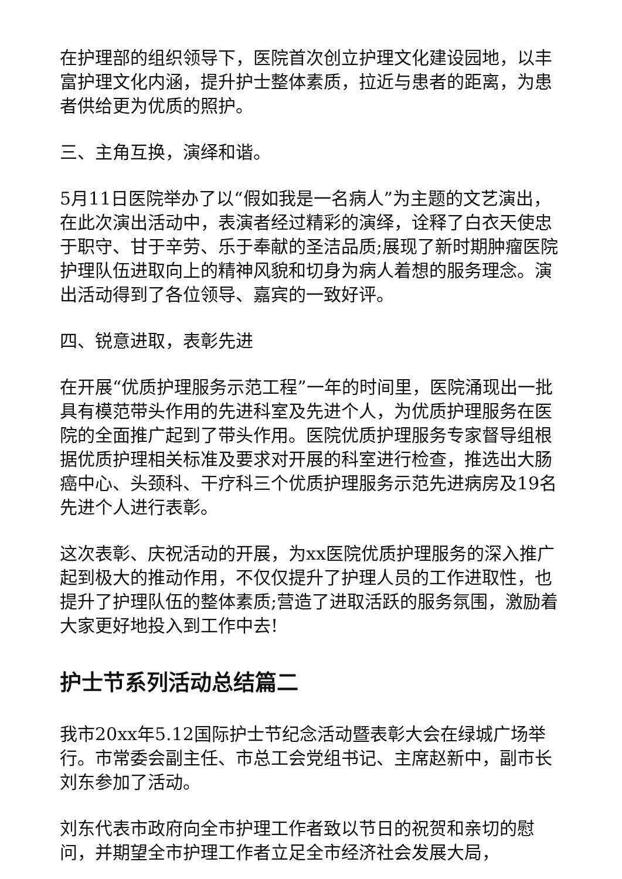在护理部的组织领导下，医院首次创立护理文化建设园地，以丰富护理文化内涵，提升护士整体素质，拉近与患者的距离，为患者供给更为优质的照护。
三、主角互换，演绎和谐。
5月11日医院举办了以“假如我是一名病人”为主题的文艺演出，在此次演出活动中，表演者经过精彩的演绎，诠释了白衣天使忠于职守、甘于辛劳、乐于奉献的圣洁品质;展现了新时期肿瘤医院护理队伍进取向上的精神风貌和切身为病人着想的服务理念。演出活动得到了各位领导、嘉宾的一致好评。
四、锐意进取，表彰先进
在开展“优质护理服务示范工程”一年的时间里，医院涌现出一批具有模范带头作用的先进科室及先进个人，为优质护理服务在医院的全面推广起到了带头作用。医院优质护理服务专家督导组根据优质护理相关标准及要求对开展的科室进行检查，推选出大肠癌中心、头颈科、干疗科三个优质护理服务示范先进病房及19名先进个人进行表彰。
这次表彰、庆祝活动的开展，为xx医院优质护理服务的深入推广起到极大的推动作用，不仅仅提升了护理人员的工作进取性，也提升了护理队伍的整体素质;营造了进取活跃的服务氛围，激励着大家更好地投入到工作中去!
护士节系列活动总结篇二
我市20xx年5.12国际护士节纪念活动暨表彰大会在绿城广场举行。市常委会副主任、市总工会党组书记、主席赵新中，副市长刘东参加了活动。
刘东代表市政府向全市护理工作者致以节日的祝贺和亲切的慰问，并期望全市护理工作者立足全市经济社会发展大局，